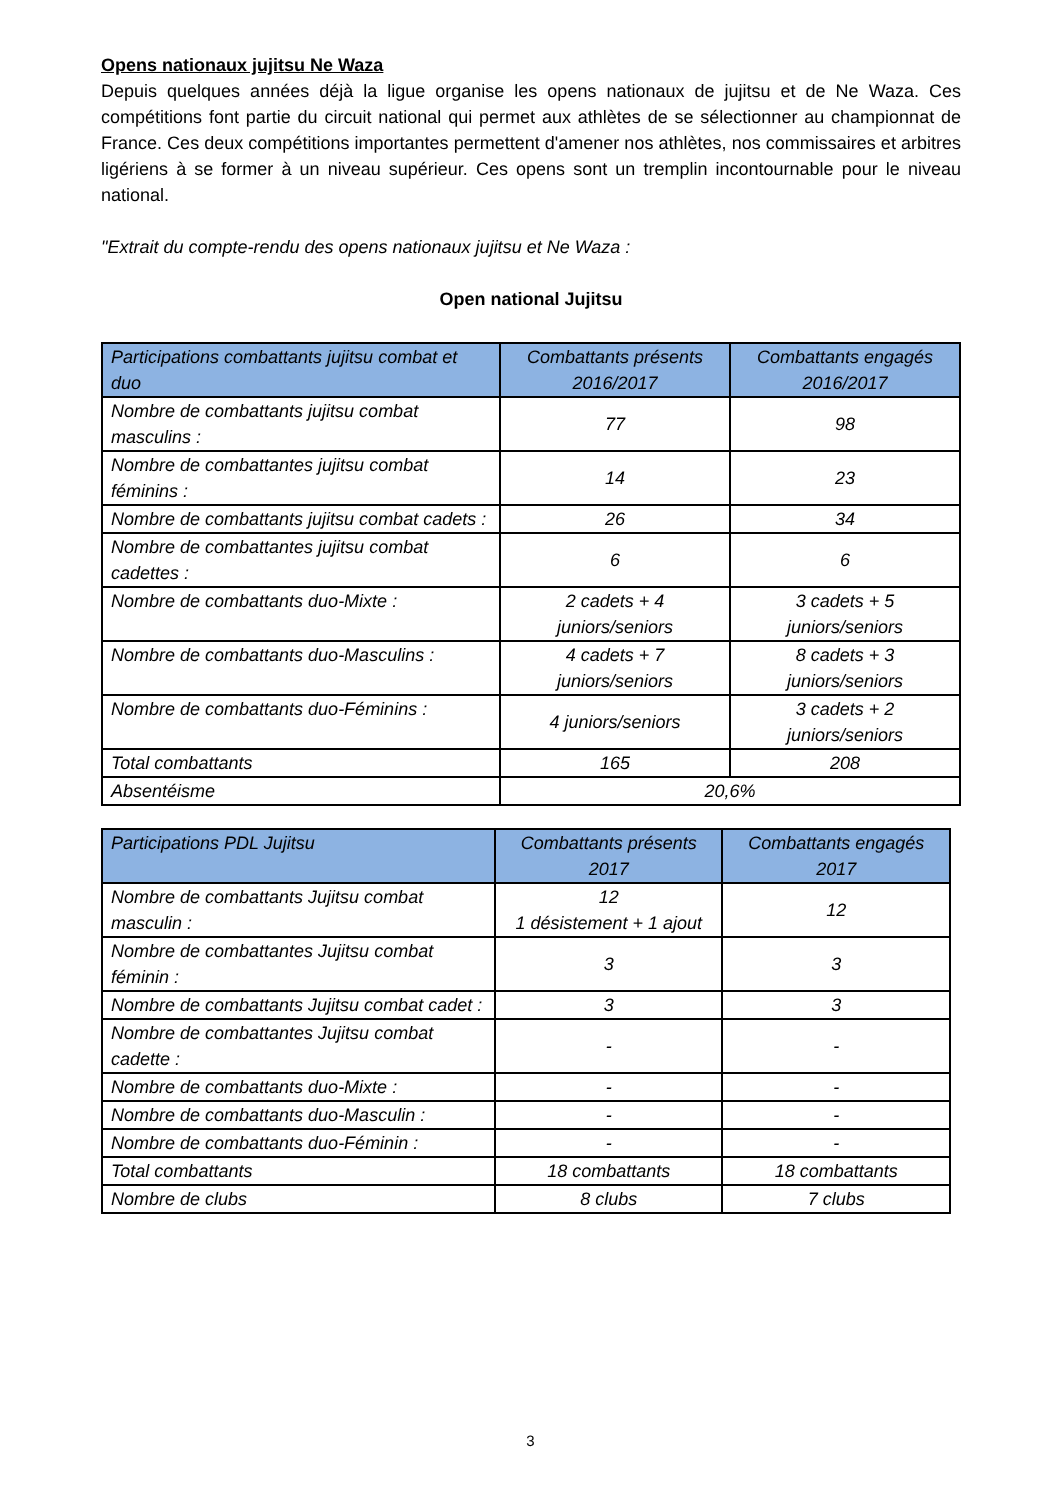Opens nationaux jujitsu Ne Waza
Depuis quelques années déjà la ligue organise les opens nationaux de jujitsu et de Ne Waza. Ces compétitions font partie du circuit national qui permet aux athlètes de se sélectionner au championnat de France. Ces deux compétitions importantes permettent d'amener nos athlètes, nos commissaires et arbitres ligériens à se former à un niveau supérieur. Ces opens sont un tremplin incontournable pour le niveau national.
"Extrait du compte-rendu des opens nationaux jujitsu et Ne Waza :
Open national Jujitsu
| Participations combattants jujitsu combat et duo | Combattants présents 2016/2017 | Combattants engagés 2016/2017 |
| --- | --- | --- |
| Nombre de combattants jujitsu combat masculins : | 77 | 98 |
| Nombre de combattantes jujitsu combat féminins : | 14 | 23 |
| Nombre de combattants jujitsu combat cadets : | 26 | 34 |
| Nombre de combattantes jujitsu combat cadettes : | 6 | 6 |
| Nombre de combattants duo-Mixte : | 2 cadets + 4 juniors/seniors | 3 cadets + 5 juniors/seniors |
| Nombre de combattants duo-Masculins : | 4 cadets + 7 juniors/seniors | 8 cadets + 3 juniors/seniors |
| Nombre de combattants duo-Féminins : | 4 juniors/seniors | 3 cadets + 2 juniors/seniors |
| Total combattants | 165 | 208 |
| Absentéisme | 20,6% | |
| Participations PDL Jujitsu | Combattants présents 2017 | Combattants engagés 2017 |
| --- | --- | --- |
| Nombre de combattants Jujitsu combat masculin : | 12 1 désistement + 1 ajout | 12 |
| Nombre de combattantes Jujitsu combat féminin : | 3 | 3 |
| Nombre de combattants Jujitsu combat cadet : | 3 | 3 |
| Nombre de combattantes Jujitsu combat cadette : | - | - |
| Nombre de combattants duo-Mixte : | - | - |
| Nombre de combattants duo-Masculin : | - | - |
| Nombre de combattants duo-Féminin : | - | - |
| Total combattants | 18 combattants | 18 combattants |
| Nombre de clubs | 8 clubs | 7 clubs |
3